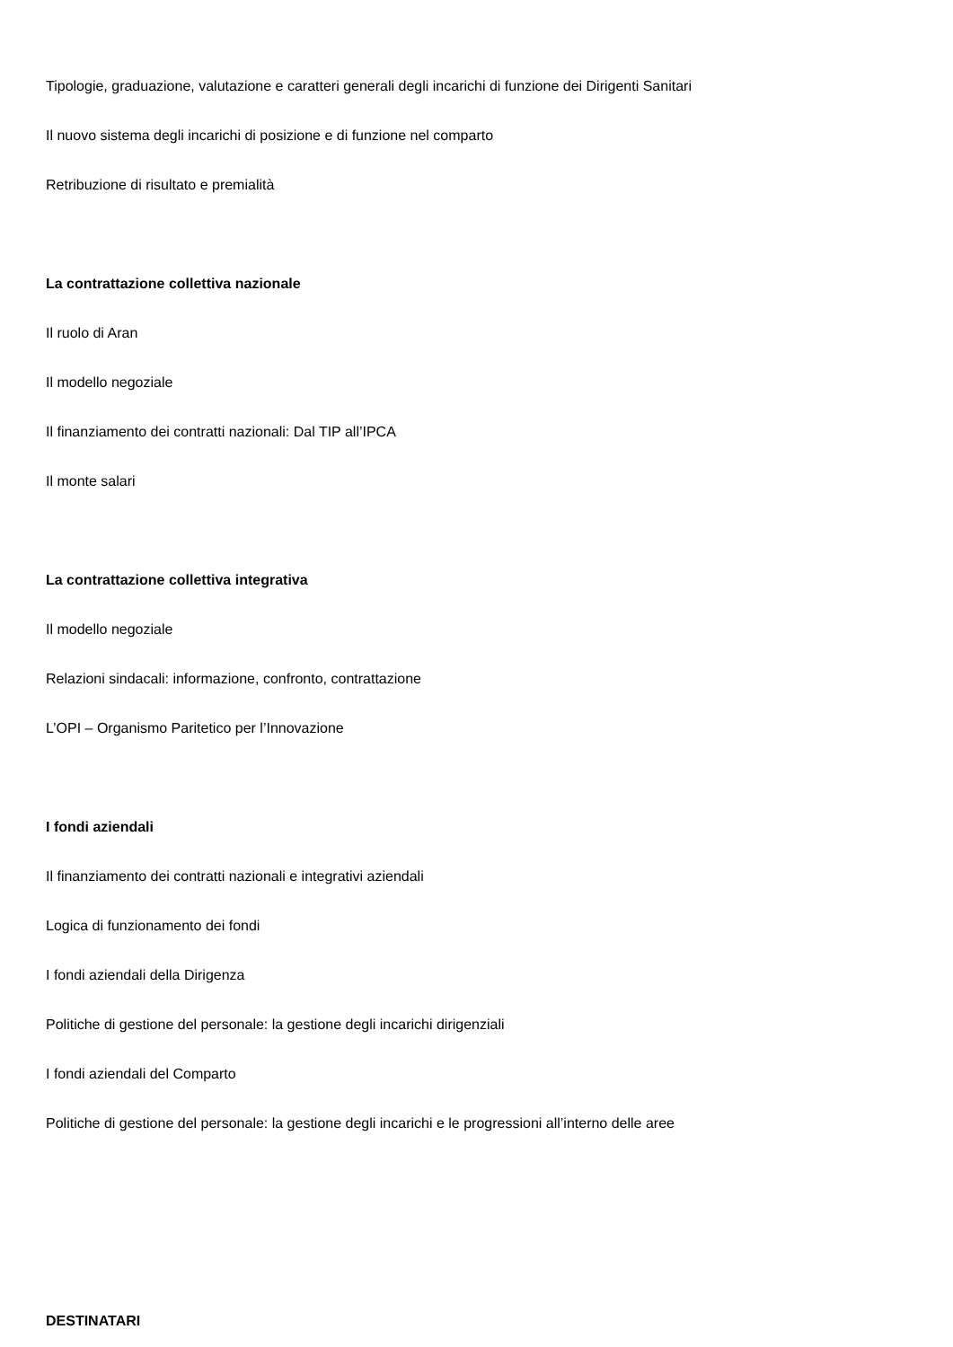Tipologie, graduazione, valutazione e caratteri generali degli incarichi di funzione dei Dirigenti Sanitari
Il nuovo sistema degli incarichi di posizione e di funzione nel comparto
Retribuzione di risultato e premialità
La contrattazione collettiva nazionale
Il ruolo di Aran
Il modello negoziale
Il finanziamento dei contratti nazionali: Dal TIP all’IPCA
Il monte salari
La contrattazione collettiva integrativa
Il modello negoziale
Relazioni sindacali: informazione, confronto, contrattazione
L’OPI – Organismo Paritetico per l’Innovazione
I fondi aziendali
Il finanziamento dei contratti nazionali e integrativi aziendali
Logica di funzionamento dei fondi
I fondi aziendali della Dirigenza
Politiche di gestione del personale: la gestione degli incarichi dirigenziali
I fondi aziendali del Comparto
Politiche di gestione del personale: la gestione degli incarichi e le progressioni all’interno delle aree
DESTINATARI